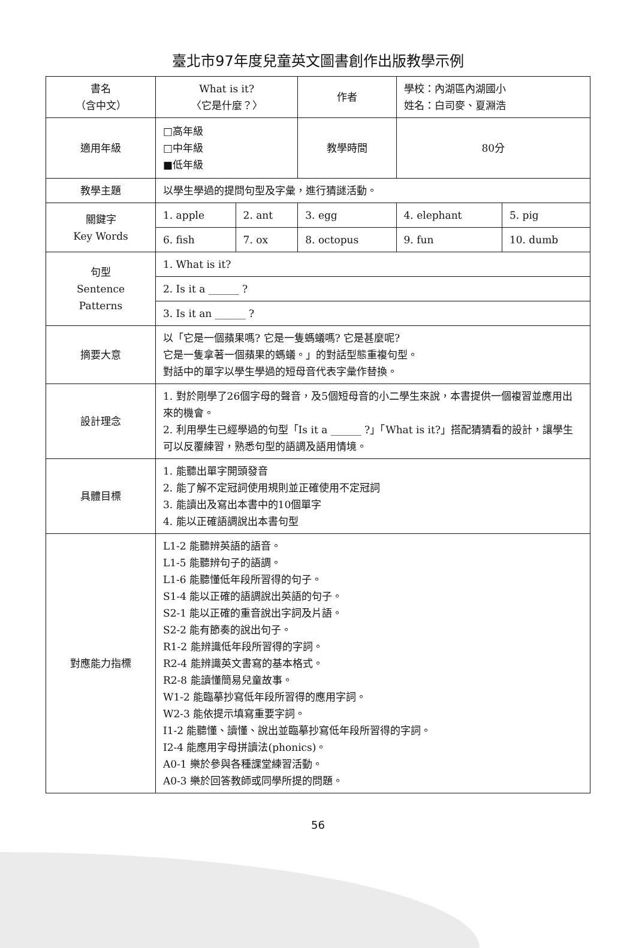臺北市97年度兒童英文圖書創作出版教學示例
| 書名 （含中文） | What is it? 〈它是什麼？〉 | | 作者 | 學校：內湖區內湖國小 姓名：白司麥、夏淵浩 | |
| 適用年級 | □高年級 □中年級 ■低年級 | | 教學時間 | 80分 | |
| 教學主題 | 以學生學過的提問句型及字彙，進行猜謎活動。 | | | | |
| 關鍵字 Key Words | 1. apple | 2. ant | 3. egg | 4. elephant | 5. pig |
| | 6. fish | 7. ox | 8. octopus | 9. fun | 10. dumb |
| 句型 Sentence Patterns | 1. What is it? | | | | |
| | 2. Is it a ______ ? | | | | |
| | 3. Is it an ______ ? | | | | |
| 摘要大意 | 以「它是一個蘋果嗎? 它是一隻螞蟻嗎? 它是甚麼呢? 它是一隻拿著一個蘋果的螞蟻。」的對話型態重複句型。 對話中的單字以學生學過的短母音代表字彙作替換。 | | | | |
| 設計理念 | 1. 對於剛學了26個字母的聲音，及5個短母音的小二學生來說，本書提供一個複習並應用出來的機會。 2. 利用學生已經學過的句型「Is it a ______ ?」「What is it?」搭配猜猜看的設計，讓學生可以反覆練習，熟悉句型的語調及語用情境。 | | | | |
| 具體目標 | 1. 能聽出單字開頭發音 2. 能了解不定冠詞使用規則並正確使用不定冠詞 3. 能讀出及寫出本書中的10個單字 4. 能以正確語調說出本書句型 | | | | |
| 對應能力指標 | L1-2 能聽辨英語的語音。 L1-5 能聽辨句子的語調。 L1-6 能聽懂低年段所習得的句子。 S1-4 能以正確的語調說出英語的句子。 S2-1 能以正確的重音說出字詞及片語。 S2-2 能有節奏的說出句子。 R1-2 能辨識低年段所習得的字詞。 R2-4 能辨識英文書寫的基本格式。 R2-8 能讀懂簡易兒童故事。 W1-2 能臨摹抄寫低年段所習得的應用字詞。 W2-3 能依提示填寫重要字詞。 I1-2 能聽懂、讀懂、說出並臨摹抄寫低年段所習得的字詞。 I2-4 能應用字母拼讀法(phonics)。 A0-1 樂於參與各種課堂練習活動。 A0-3 樂於回答教師或同學所提的問題。 | | | | |
56